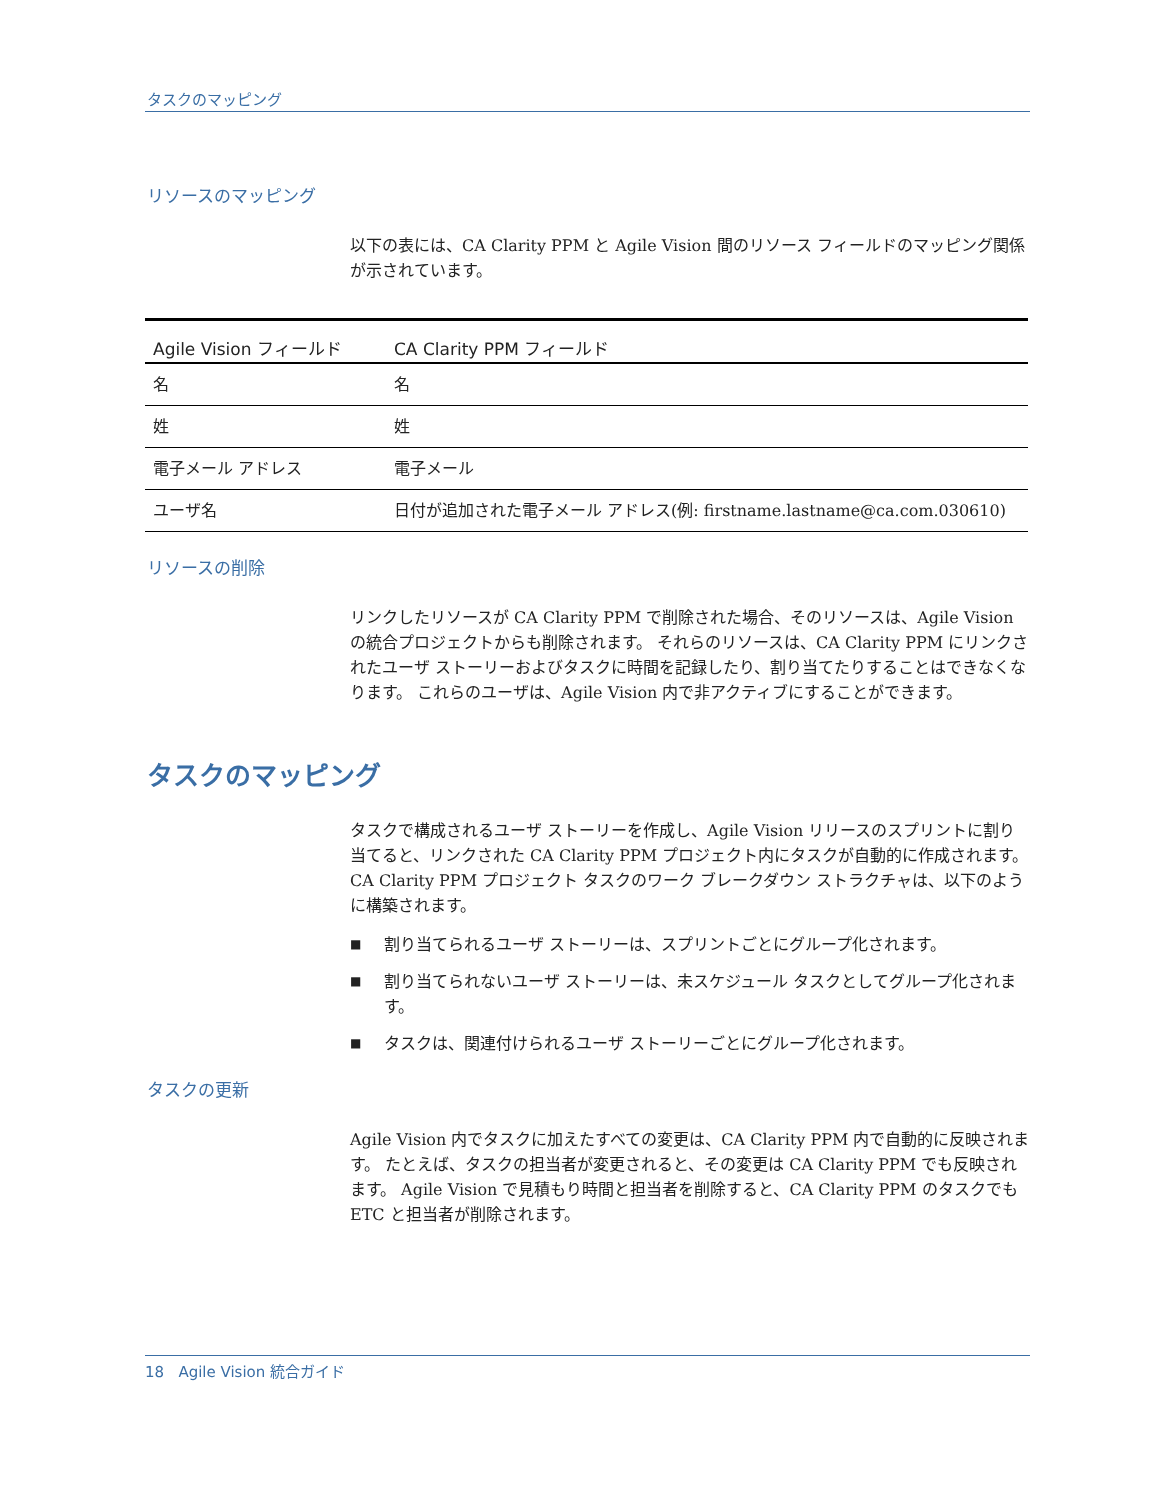タスクのマッピング
リソースのマッピング
以下の表には、CA Clarity PPM と Agile Vision 間のリソース フィールドのマッピング関係が示されています。
| Agile Vision フィールド | CA Clarity PPM フィールド |
| --- | --- |
| 名 | 名 |
| 姓 | 姓 |
| 電子メール アドレス | 電子メール |
| ユーザ名 | 日付が追加された電子メール アドレス(例: firstname.lastname@ca.com.030610) |
リソースの削除
リンクしたリソースが CA Clarity PPM で削除された場合、そのリソースは、Agile Vision の統合プロジェクトからも削除されます。 それらのリソースは、CA Clarity PPM にリンクされたユーザ ストーリーおよびタスクに時間を記録したり、割り当てたりすることはできなくなります。 これらのユーザは、Agile Vision 内で非アクティブにすることができます。
タスクのマッピング
タスクで構成されるユーザ ストーリーを作成し、Agile Vision リリースのスプリントに割り当てると、リンクされた CA Clarity PPM プロジェクト内にタスクが自動的に作成されます。 CA Clarity PPM プロジェクト タスクのワーク ブレークダウン ストラクチャは、以下のように構築されます。
■ 割り当てられるユーザ ストーリーは、スプリントごとにグループ化されます。
■ 割り当てられないユーザ ストーリーは、未スケジュール タスクとしてグループ化されます。
■ タスクは、関連付けられるユーザ ストーリーごとにグループ化されます。
タスクの更新
Agile Vision 内でタスクに加えたすべての変更は、CA Clarity PPM 内で自動的に反映されます。 たとえば、タスクの担当者が変更されると、その変更は CA Clarity PPM でも反映されます。 Agile Vision で見積もり時間と担当者を削除すると、CA Clarity PPM のタスクでも ETC と担当者が削除されます。
18 Agile Vision 統合ガイド